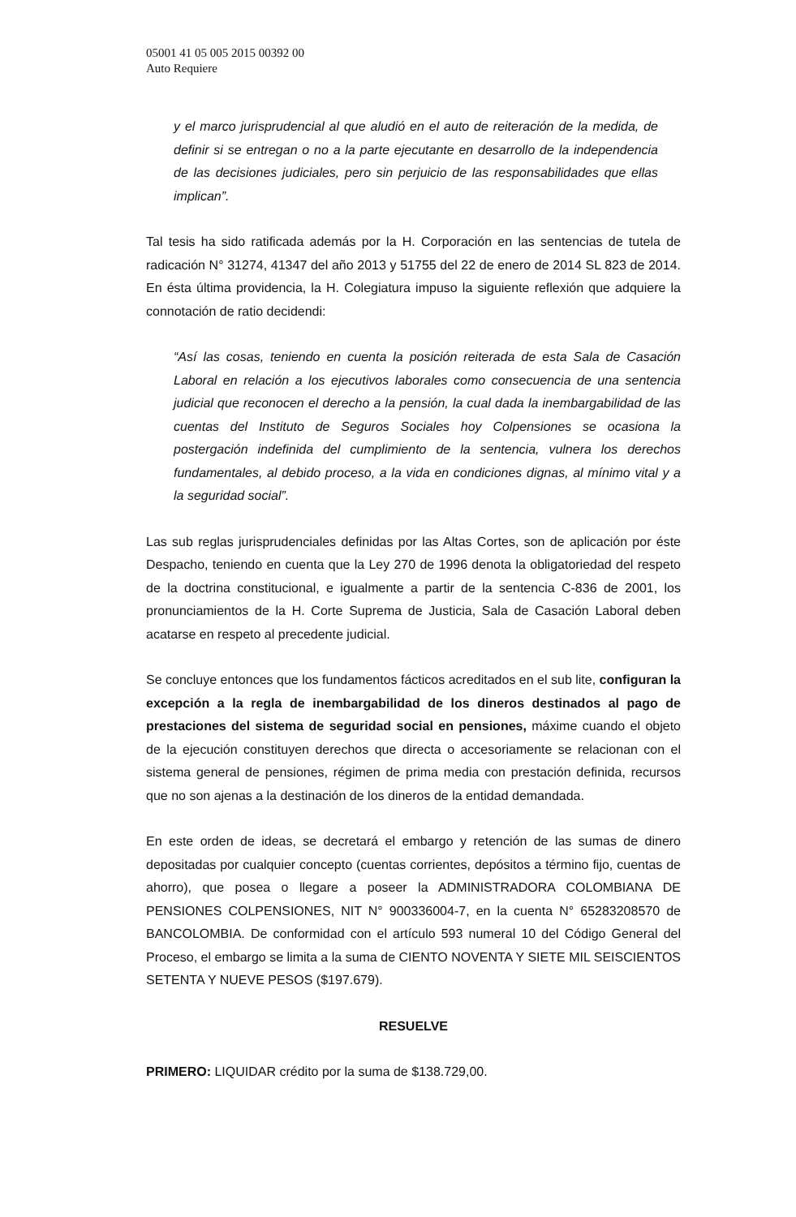05001 41 05 005 2015 00392 00
Auto Requiere
y el marco jurisprudencial al que aludió en el auto de reiteración de la medida, de definir si se entregan o no a la parte ejecutante en desarrollo de la independencia de las decisiones judiciales, pero sin perjuicio de las responsabilidades que ellas implican”.
Tal tesis ha sido ratificada además por la H. Corporación en las sentencias de tutela de radicación N° 31274, 41347 del año 2013 y 51755 del 22 de enero de 2014 SL 823 de 2014. En ésta última providencia, la H. Colegiatura impuso la siguiente reflexión que adquiere la connotación de ratio decidendi:
“Así las cosas, teniendo en cuenta la posición reiterada de esta Sala de Casación Laboral en relación a los ejecutivos laborales como consecuencia de una sentencia judicial que reconocen el derecho a la pensión, la cual dada la inembargabilidad de las cuentas del Instituto de Seguros Sociales hoy Colpensiones se ocasiona la postergación indefinida del cumplimiento de la sentencia, vulnera los derechos fundamentales, al debido proceso, a la vida en condiciones dignas, al mínimo vital y a la seguridad social”.
Las sub reglas jurisprudenciales definidas por las Altas Cortes, son de aplicación por éste Despacho, teniendo en cuenta que la Ley 270 de 1996 denota la obligatoriedad del respeto de la doctrina constitucional, e igualmente a partir de la sentencia C-836 de 2001, los pronunciamientos de la H. Corte Suprema de Justicia, Sala de Casación Laboral deben acatarse en respeto al precedente judicial.
Se concluye entonces que los fundamentos fácticos acreditados en el sub lite, configuran la excepción a la regla de inembargabilidad de los dineros destinados al pago de prestaciones del sistema de seguridad social en pensiones, máxime cuando el objeto de la ejecución constituyen derechos que directa o accesoriamente se relacionan con el sistema general de pensiones, régimen de prima media con prestación definida, recursos que no son ajenas a la destinación de los dineros de la entidad demandada.
En este orden de ideas, se decretará el embargo y retención de las sumas de dinero depositadas por cualquier concepto (cuentas corrientes, depósitos a término fijo, cuentas de ahorro), que posea o llegare a poseer la ADMINISTRADORA COLOMBIANA DE PENSIONES COLPENSIONES, NIT N° 900336004-7, en la cuenta N° 65283208570 de BANCOLOMBIA. De conformidad con el artículo 593 numeral 10 del Código General del Proceso, el embargo se limita a la suma de CIENTO NOVENTA Y SIETE MIL SEISCIENTOS SETENTA Y NUEVE PESOS ($197.679).
RESUELVE
PRIMERO: LIQUIDAR crédito por la suma de $138.729,00.